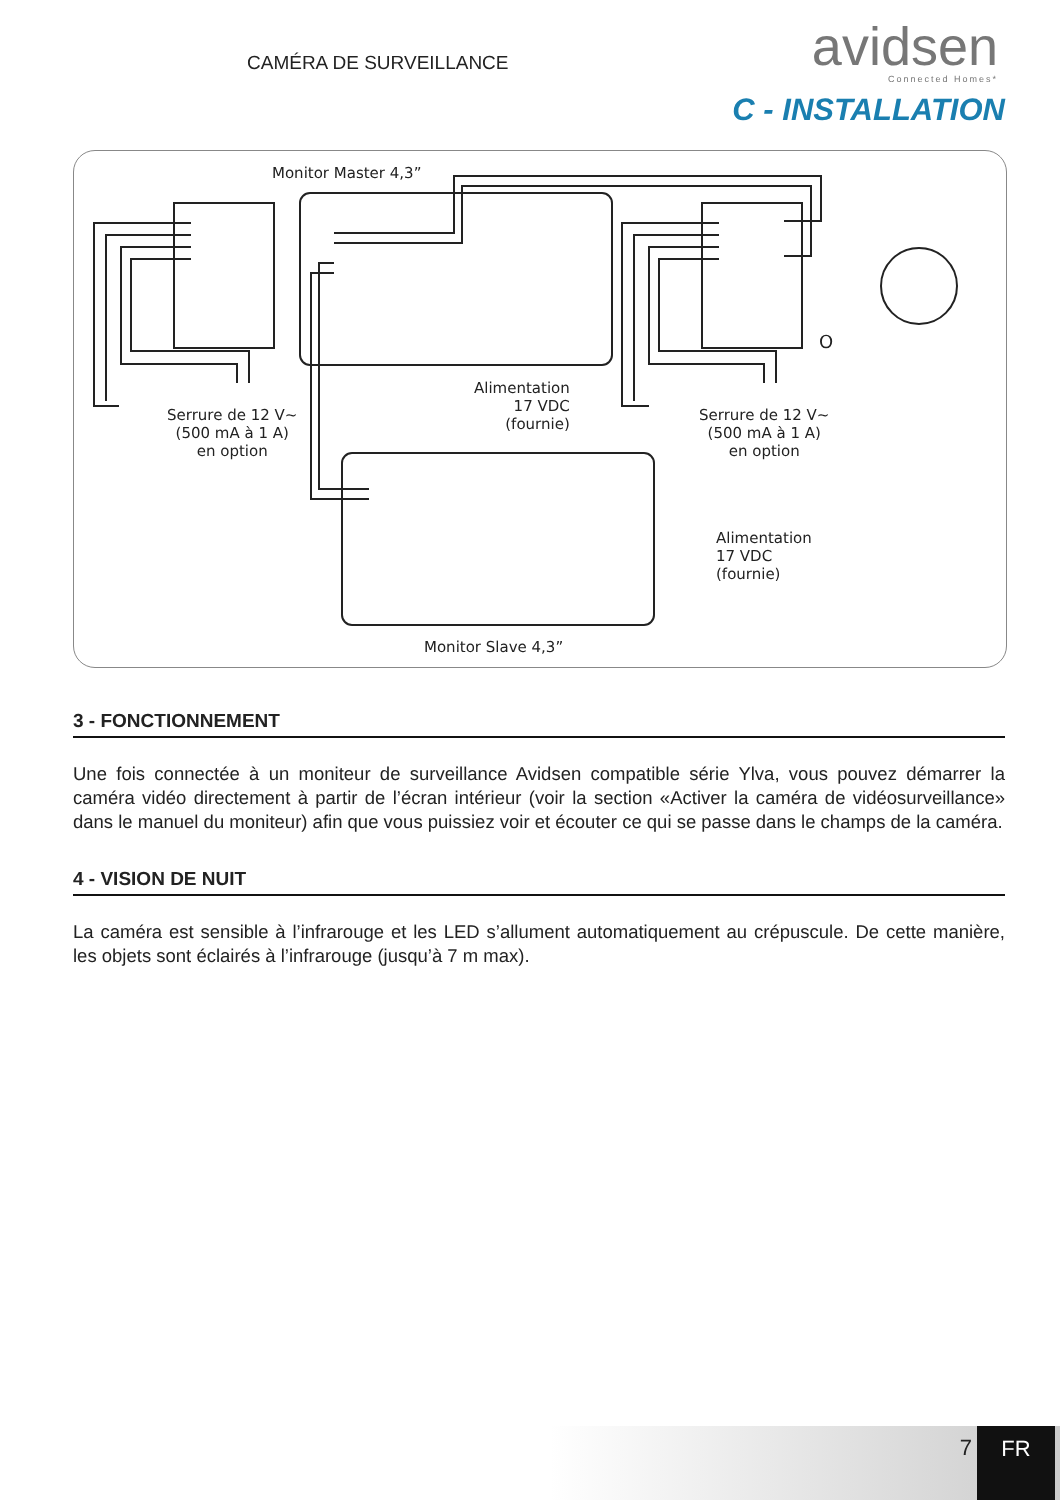CAMÉRA DE SURVEILLANCE
avidsen
Connected Homes*
C - INSTALLATION
Monitor Master 4,3”
Serrure de 12 V~
(500 mA à 1 A)
en option
Alimentation
17 VDC
(fournie)
O
Serrure de 12 V~
(500 mA à 1 A)
en option
Alimentation
17 VDC
(fournie)
Monitor Slave 4,3”
3 - FONCTIONNEMENT
Une fois connectée à un moniteur de surveillance Avidsen compatible série Ylva, vous pouvez démarrer la caméra vidéo directement à partir de l’écran intérieur (voir la section «Activer la caméra de vidéosurveillance» dans le manuel du moniteur) afin que vous puissiez voir et écouter ce qui se passe dans le champs de la caméra.
4 - VISION DE NUIT
La caméra est sensible à l’infrarouge et les LED s’allument automatiquement au crépuscule. De cette manière, les objets sont éclairés à l’infrarouge (jusqu’à 7 m max).
7 FR